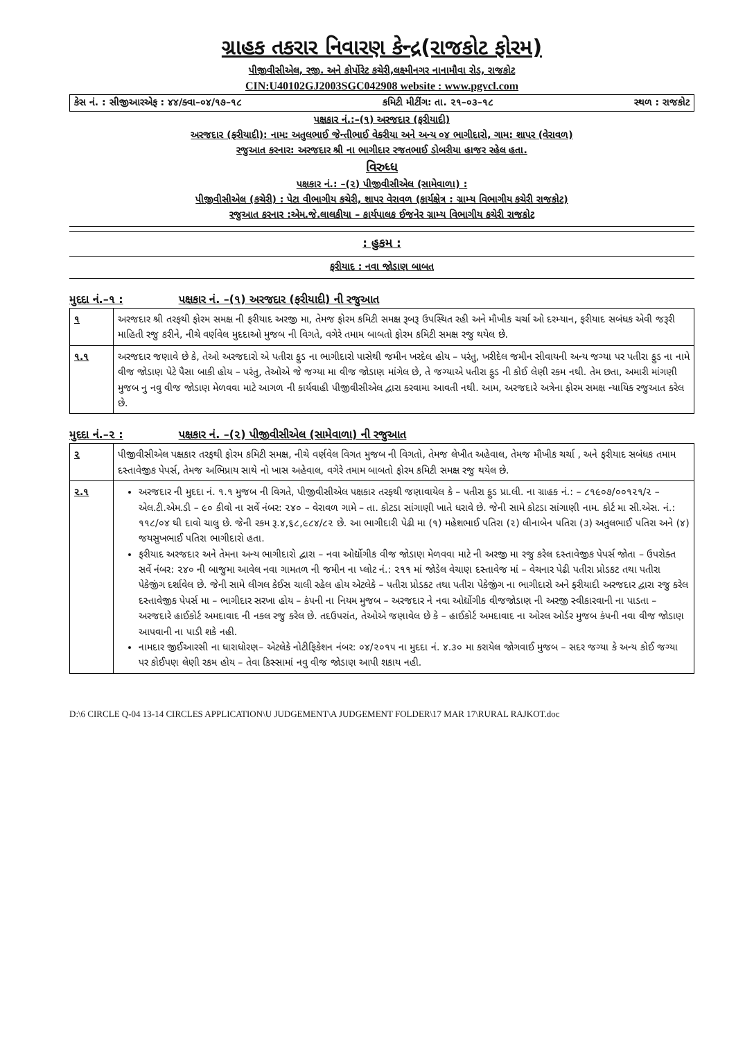ગ્રાહક તકરાર નિવારણ કેન્દ્ર(રાજકોટ ફોરમ)
પીજીવીસીએલ, રજી. અને કોર્પોરેટ કચેરી,લક્ષ્મીનગર નાનામૌવા રોડ, રાજકોટ
CIN:U40102GJ2003SGC042908 website : www.pgvcl.com
કેસ નં. : સીજીઆરએફ : ૪૪/ક્વા–૦૪/૧૭–૧૮ કમિટી મીટીંગ: તા. ૨૧–૦૩–૧૮ સ્થળ : રાજકોટ
પક્ષકાર નં.:–(૧) અરજદાર (ફરીયાદી)
અરજદાર (ફરીયાદી): નામ: અતુલભાઈ જેન્તીભાઈ વેકરીયા અને અન્ય ૦૪ ભાગીદારો, ગામ: શાપર (વેરાવળ)
રજુઆત કરનાર: અરજદાર શ્રી ના ભાગીદાર રજતભાઈ ડોબરીયા હાજર રહેલ હતા.
વિરુધ્ધ
પક્ષકાર નં.: –(૨) પીજીવીસીએલ (સામેવાળા) :
પીજીવીસીએલ (કચેરી) : પેટા વીભાગીય કચેરી, શાપર વેરાવળ (કાર્યક્ષેત્ર : ગ્રામ્ય વિભાગીય કચેરી રાજકોટ)
રજુઆત કરનાર :એમ.જે.લાલકીયા – કાર્યપાલક ઈજનેર ગ્રામ્ય વિભાગીય કચેરી રાજકોટ
: હુકમ :
ફરીયાદ : નવા જોડાણ બાબત
મુદદા નં.–૧ : પક્ષકાર નં. –(૧) અરજદાર (ફરીયાદી) ની રજુઆત
| ૧ | અરજદાર શ્રી તરફથી ફોરમ સમક્ષ ની ફરીયાદ અરજી મા, તેમજ ફોરમ કમિટી સમક્ષ રૂબરૂ ઉપસ્થિત રહી અને મૌખીક ચર્ચા ઓ દરમ્યાન, ફરીયાદ સબંધક એવી જરૂરી માહિતી રજુ કરીને, નીચે વર્ણવેલ મુદદાઓ મુજબ ની વિગતે, વગેરે તમામ બાબતો ફોરમ કમિટી સમક્ષ રજુ થયેલ છે. |
| ૧.૧ | અરજદાર જણાવે છે કે, તેઓ અરજદારો એ પતીરા ફુડ ના ભાગીદારો પાસેથી જમીન ખરદેલ હોય – પરંતુ, ખરીદેલ જમીન સીવાયની અન્ય જગ્યા પર પતીરા ફુડ ના નામે વીજ જોડાણ પેટે પૈસા બાકી હોય – પરંતુ, તેઓએ જે જગ્યા મા વીજ જોડાણ માંગેલ છે, તે જગ્યાએ પતીરા ફુડ ની કોઈ લેણી રકમ નથી. તેમ છતા, અમારી માંગણી મુજબ નુ નવુ વીજ જોડાણ મેળવવા માટે આગળ ની કાર્યવાહી પીજીવીસીએલ દ્વારા કરવામા આવતી નથી. આમ, અરજદારે અત્રેના ફોરમ સમક્ષ ન્યાયિક રજુઆત કરેલ છે. |
મુદદા નં.–૨ : પક્ષકાર નં. –(૨) પીજીવીસીએલ (સામેવાળા) ની રજુઆત
| ૨ | પીજીવીસીએલ પક્ષકાર તરફથી ફોરમ કમિટી સમક્ષ, નીચે વર્ણવેલ વિગત મુજબ ની વિગતો, તેમજ લેખીત અહેવાલ, તેમજ મૌખીક ચર્ચા , અને ફરીયાદ સબંધક તમામ દસ્તાવેજીક પેપર્સ, તેમજ અભિપ્રાય સાથે નો ખાસ અહેવાલ, વગેરે તમામ બાબતો ફોરમ કમિટી સમક્ષ રજુ થયેલ છે. |
| ૨.૧ | અરજદાર ની મુદદા નં. ૧.૧ મુજબ ની વિગતે, પીજીવીસીએલ પક્ષકાર તરફથી જણાવાયેલ કે – પતીરા ફુડ પ્રા.લી. ના ગ્રાહક નં.: – ૮૧૯૦૭/૦૦૧૨૧/૨ – એલ.ટી.એમ.ડી – ૯૦ કીવો ના સર્વે નંબર: ૨૪૦ – વેરાવળ ગામે – તા. કોટડા સાંગાણી ખાતે ધરાવે છે. જેની સામે કોટડા સાંગાણી નામ. કોર્ટ મા સી.એસ. નં.: ૧૧૮/૦૪ થી દાવો ચાલુ છે. જેની રકમ રૂ.૪,૬૮,૯૮૪/૮૨ છે. આ ભાગીદારી પેઢી મા (૧) મહેશભાઈ પતિરા (૨) લીનાબેન પતિરા (૩) અતુલભાઈ પતિરા અને (૪) જયસુખભાઈ પતિરા ભાગીદારો હતા. ફરીયાદ અરજદાર અને તેમના અન્ય ભાગીદારો દ્વારા – નવા ઓર્દ્યોગીક વીજ જોડાણ મેળવવા માટે ની અરજી મા રજુ કરેલ દસ્તાવેજીક પેપર્સ જોતા – ઉપરોક્ત સર્વે નંબર: ૨૪૦ ની બાજુમા આવેલ નવા ગામતળ ની જમીન ના પ્લોટ નં.: ૨૧૧ માં જોડેલ વેચાણ દસ્તાવેજ માં – વેચનાર પેઢી પતીરા પ્રોડકટ તથા પતીરા પેકેજીંગ દર્શાવેલ છે. જેની સામે લીગલ કેઈસ ચાલી રહેલ હોય એટલેકે – પતીરા પ્રોડકટ તથા પતીરા પેકેજીંગ ના ભાગીદારો અને ફરીયાદી અરજદાર દ્વારા રજુ કરેલ દસ્તાવેજીક પેપર્સ મા – ભાગીદાર સરખા હોય – કંપની ના નિયમ મુજબ – અરજદાર ને નવા ઓર્દ્યોગીક વીજજોડાણ ની અરજી સ્વીકારવાની ના પાડતા – અરજદારે હાઈકોર્ટ અમદાવાદ ની નકલ રજુ કરેલ છે. તદઉપરાંત, તેઓએ જણાવેલ છે કે – હાઈકોર્ટ અમદાવાદ ના ઓરલ ઓર્ડર મુજબ કંપની નવા વીજ જોડાણ આપવાની ના પાડી શકે નહી. નામદાર જીઈઆરસી ના ધારાધોરણ– એટલેકે નોટીફિકેશન નંબર: ૦૪/૨૦૧૫ ના મુદદા નં. ૪.૩૦ મા કરાયેલ જોગવાઈ મુજબ – સદર જગ્યા કે અન્ય કોઈ જગ્યા પર કોઈપણ લેણી રકમ હોય – તેવા કિસ્સામાં નવુ વીજ જોડાણ આપી શકાય નહી. |
D:\6 CIRCLE Q-04 13-14 CIRCLES APPLICATION\U JUDGEMENT\A JUDGEMENT FOLDER\17 MAR 17\RURAL RAJKOT.doc